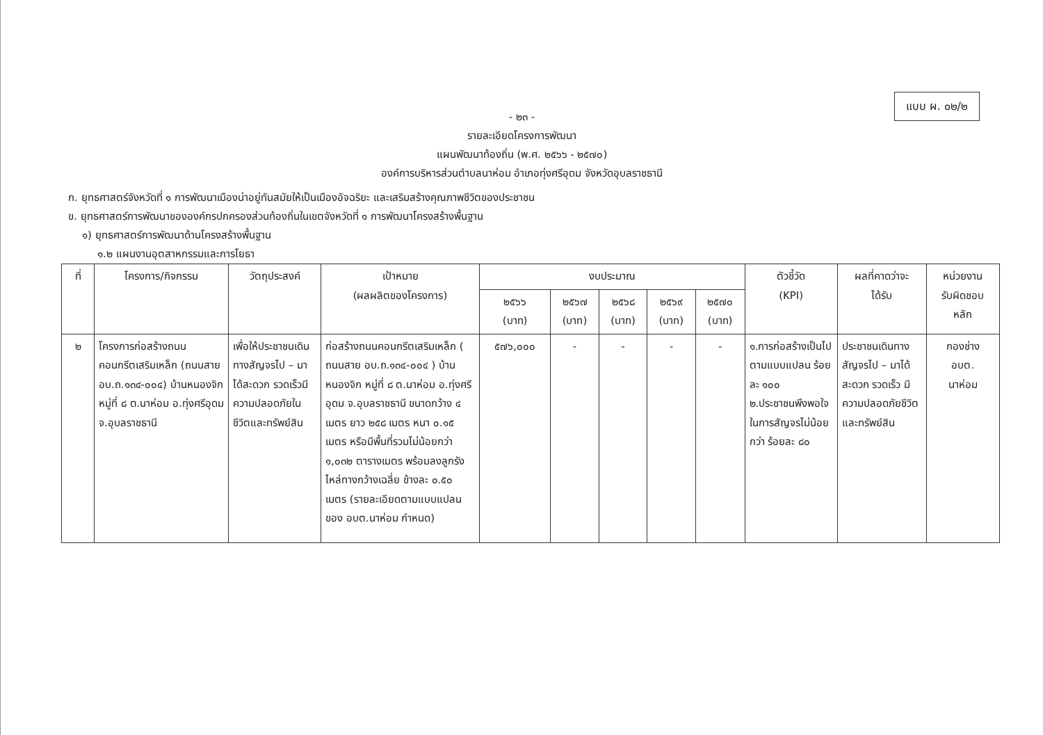แบบ ผ. ๐๒/๒
- ๒๓ -
รายละเอียดโครงการพัฒนา
แผนพัฒนาท้องถิ่น (พ.ศ. ๒๕๖๖ - ๒๕๗๐)
องค์การบริหารส่วนตำบลนาห่อม อำเภอทุ่งศรีอุดม จังหวัดอุบลราชธานี
ก. ยุทธศาสตร์จังหวัดที่ ๑ การพัฒนาเมืองน่าอยู่ทันสมัยให้เป็นเมืองอัจฉริยะ และเสริมสร้างคุณภาพชีวิตของประชาชน
ข. ยุทธศาสตร์การพัฒนาขององค์กรปกครองส่วนท้องถิ่นในเขตจังหวัดที่ ๑ การพัฒนาโครงสร้างพื้นฐาน
๑) ยุทธศาสตร์การพัฒนาด้านโครงสร้างพื้นฐาน
๑.๒ แผนงานอุตสาหกรรมและการโยธา
| ที่ | โครงการ/กิจกรรม | วัตถุประสงค์ | เป้าหมาย (ผลผลิตของโครงการ) | งบประมาณ | | | | | ตัวชี้วัด (KPI) | ผลที่คาดว่าจะ ได้รับ | หน่วยงาน รับผิดชอบ หลัก |
| --- | --- | --- | --- | --- | --- | --- | --- | --- | --- | --- | --- |
| | | | | ๒๕๖๖ (บาท) | ๒๕๖๗ (บาท) | ๒๕๖๘ (บาท) | ๒๕๖๙ (บาท) | ๒๕๗๐ (บาท) | | | |
| ๒ | โครงการก่อสร้างถนนคอนกรีตเสริมเหล็ก (ถนนสาย อบ.ถ.๑๓๔-๐๐๔) บ้านหนองจิก หมู่ที่ ๘ ต.นาห่อม อ.ทุ่งศรีอุดม จ.อุบลราชธานี | เพื่อให้ประชาชนเดินทางสัญจรไป – มาได้สะดวก รวดเร็วมีความปลอดภัยในชีวิตและทรัพย์สิน | ก่อสร้างถนนคอนกรีตเสริมเหล็ก ( ถนนสาย อบ.ถ.๑๓๔-๐๐๔ ) บ้านหนองจิก หมู่ที่ ๘ ต.นาห่อม อ.ทุ่งศรีอุดม จ.อุบลราชธานี ขนาดกว้าง ๔ เมตร ยาว ๒๕๘ เมตร หนา ๐.๑๕ เมตร หรือมีพื้นที่รวมไม่น้อยกว่า ๑,๐๓๒ ตารางเมตร พร้อมลงลูกรังไหล่ทางกว้างเฉลี่ย ข้างละ ๐.๕๐ เมตร (รายละเอียดตามแบบแปลนของ อบต.นาห่อม กำหนด) | ๕๗๖,๐๐๐ | - | - | - | - | ๑.การก่อสร้างเป็นไปตามแบบแปลน ร้อยละ ๑๐๐ ๒.ประชาชนพึงพอใจในการสัญจรไม่น้อยกว่า ร้อยละ ๘๐ | ประชาชนเดินทางสัญจรไป – มาได้สะดวก รวดเร็ว มีความปลอดภัยชีวิตและทรัพย์สิน | กองช่าง อบต. นาห่อม |